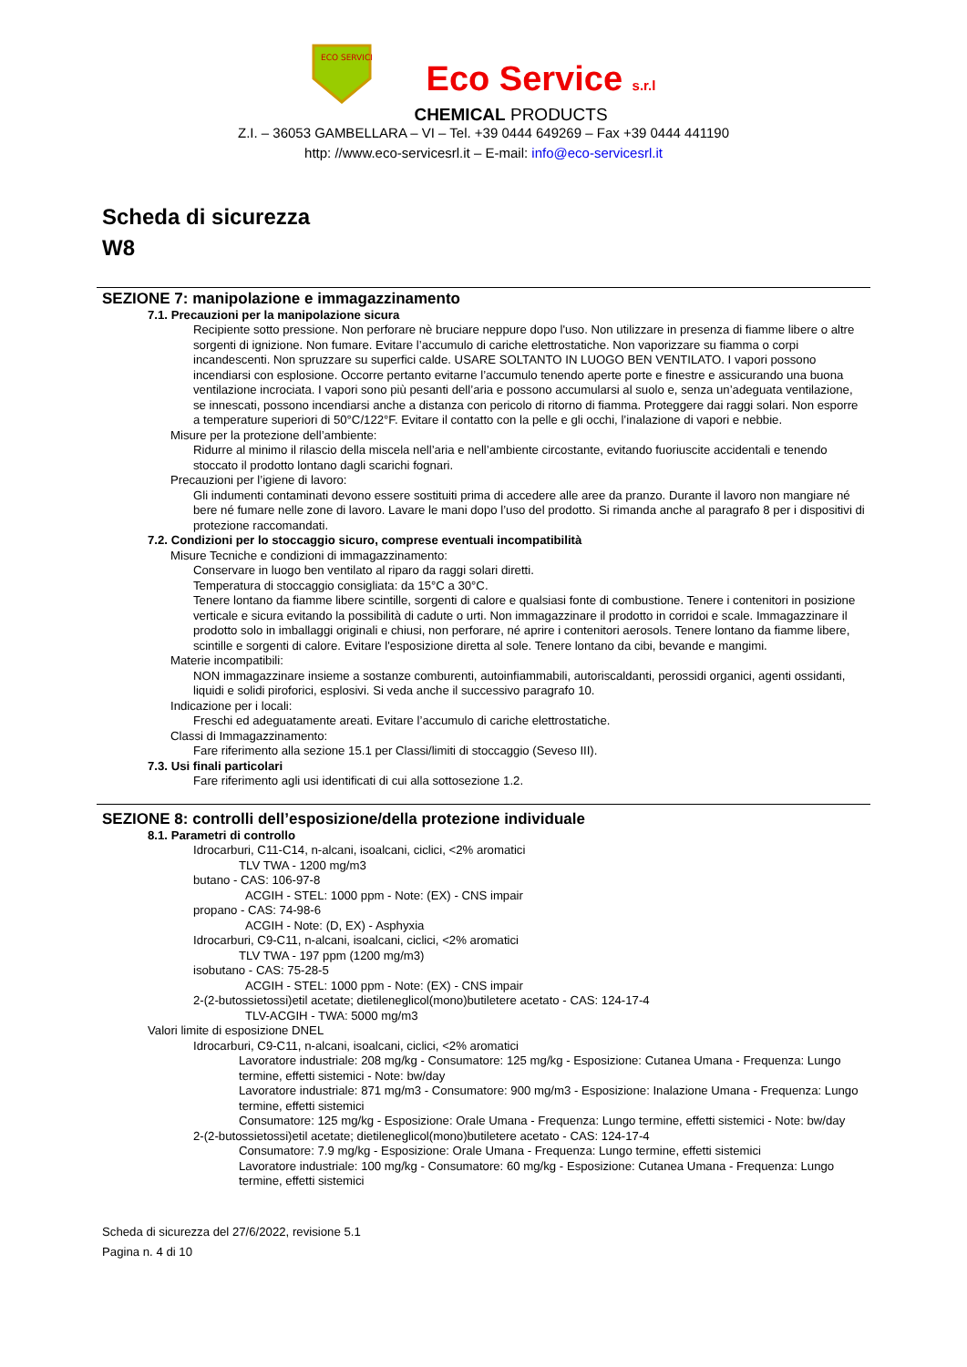ECO SERVICE
Eco Service s.r.l
CHEMICAL PRODUCTS
Z.I. – 36053 GAMBELLARA – VI – Tel. +39 0444 649269 – Fax +39 0444 441190
http: //www.eco-servicesrl.it – E-mail: info@eco-servicesrl.it
Scheda di sicurezza
W8
SEZIONE 7: manipolazione e immagazzinamento
7.1. Precauzioni per la manipolazione sicura
Recipiente sotto pressione. Non perforare nè bruciare neppure dopo l'uso. Non utilizzare in presenza di fiamme libere o altre sorgenti di ignizione. Non fumare. Evitare l’accumulo di cariche elettrostatiche. Non vaporizzare su fiamma o corpi incandescenti. Non spruzzare su superfici calde. USARE SOLTANTO IN LUOGO BEN VENTILATO. I vapori possono incendiarsi con esplosione. Occorre pertanto evitarne l’accumulo tenendo aperte porte e finestre e assicurando una buona ventilazione incrociata. I vapori sono più pesanti dell’aria e possono accumularsi al suolo e, senza un’adeguata ventilazione, se innescati, possono incendiarsi anche a distanza con pericolo di ritorno di fiamma. Proteggere dai raggi solari. Non esporre a temperature superiori di 50°C/122°F. Evitare il contatto con la pelle e gli occhi, l’inalazione di vapori e nebbie.
Misure per la protezione dell’ambiente:
Ridurre al minimo il rilascio della miscela nell’aria e nell’ambiente circostante, evitando fuoriuscite accidentali e tenendo stoccato il prodotto lontano dagli scarichi fognari.
Precauzioni per l’igiene di lavoro:
Gli indumenti contaminati devono essere sostituiti prima di accedere alle aree da pranzo. Durante il lavoro non mangiare né bere né fumare nelle zone di lavoro. Lavare le mani dopo l’uso del prodotto. Si rimanda anche al paragrafo 8 per i dispositivi di protezione raccomandati.
7.2. Condizioni per lo stoccaggio sicuro, comprese eventuali incompatibilità
Misure Tecniche e condizioni di immagazzinamento:
Conservare in luogo ben ventilato al riparo da raggi solari diretti.
Temperatura di stoccaggio consigliata: da 15°C a 30°C.
Tenere lontano da fiamme libere scintille, sorgenti di calore e qualsiasi fonte di combustione. Tenere i contenitori in posizione verticale e sicura evitando la possibilità di cadute o urti. Non immagazzinare il prodotto in corridoi e scale. Immagazzinare il prodotto solo in imballaggi originali e chiusi, non perforare, né aprire i contenitori aerosols. Tenere lontano da fiamme libere, scintille e sorgenti di calore. Evitare l'esposizione diretta al sole. Tenere lontano da cibi, bevande e mangimi.
Materie incompatibili:
NON immagazzinare insieme a sostanze comburenti, autoinfiammabili, autoriscaldanti, perossidi organici, agenti ossidanti, liquidi e solidi piroforici, esplosivi. Si veda anche il successivo paragrafo 10.
Indicazione per i locali:
Freschi ed adeguatamente areati. Evitare l’accumulo di cariche elettrostatiche.
Classi di Immagazzinamento:
Fare riferimento alla sezione 15.1 per Classi/limiti di stoccaggio (Seveso III).
7.3. Usi finali particolari
Fare riferimento agli usi identificati di cui alla sottosezione 1.2.
SEZIONE 8: controlli dell’esposizione/della protezione individuale
8.1. Parametri di controllo
Idrocarburi, C11-C14, n-alcani, isoalcani, ciclici, <2% aromatici
TLV TWA - 1200 mg/m3
butano - CAS: 106-97-8
ACGIH - STEL: 1000 ppm - Note: (EX) - CNS impair
propano - CAS: 74-98-6
ACGIH - Note: (D, EX) - Asphyxia
Idrocarburi, C9-C11, n-alcani, isoalcani, ciclici, <2% aromatici
TLV TWA - 197 ppm (1200 mg/m3)
isobutano - CAS: 75-28-5
ACGIH - STEL: 1000 ppm - Note: (EX) - CNS impair
2-(2-butossietossi)etil acetate; dietileneglicol(mono)butiletere acetato - CAS: 124-17-4
TLV-ACGIH - TWA: 5000 mg/m3
Valori limite di esposizione DNEL
Idrocarburi, C9-C11, n-alcani, isoalcani, ciclici, <2% aromatici
Lavoratore industriale: 208 mg/kg - Consumatore: 125 mg/kg - Esposizione: Cutanea Umana - Frequenza: Lungo termine, effetti sistemici - Note: bw/day
Lavoratore industriale: 871 mg/m3 - Consumatore: 900 mg/m3 - Esposizione: Inalazione Umana - Frequenza: Lungo termine, effetti sistemici
Consumatore: 125 mg/kg - Esposizione: Orale Umana - Frequenza: Lungo termine, effetti sistemici - Note: bw/day
2-(2-butossietossi)etil acetate; dietileneglicol(mono)butiletere acetato - CAS: 124-17-4
Consumatore: 7.9 mg/kg - Esposizione: Orale Umana - Frequenza: Lungo termine, effetti sistemici
Lavoratore industriale: 100 mg/kg - Consumatore: 60 mg/kg - Esposizione: Cutanea Umana - Frequenza: Lungo termine, effetti sistemici
Scheda di sicurezza del 27/6/2022, revisione 5.1
Pagina n. 4 di 10